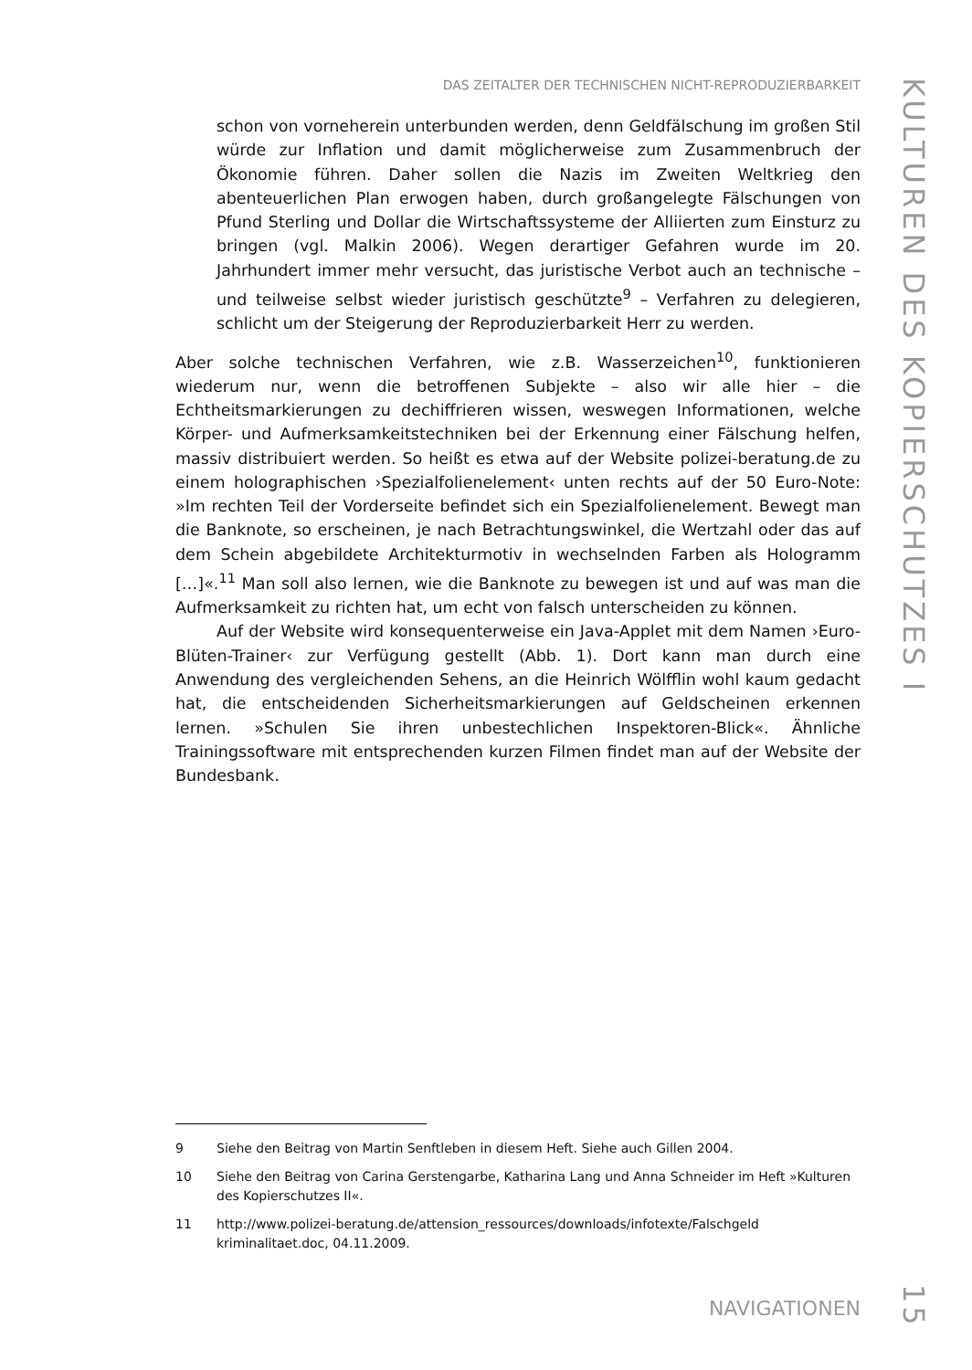DAS ZEITALTER DER TECHNISCHEN NICHT-REPRODUZIERBARKEIT
schon von vorneherein unterbunden werden, denn Geldfälschung im großen Stil würde zur Inflation und damit möglicherweise zum Zusammenbruch der Ökonomie führen. Daher sollen die Nazis im Zweiten Weltkrieg den abenteuerlichen Plan erwogen haben, durch großangelegte Fälschungen von Pfund Sterling und Dollar die Wirtschaftssysteme der Alliierten zum Einsturz zu bringen (vgl. Malkin 2006). Wegen derartiger Gefahren wurde im 20. Jahrhundert immer mehr versucht, das juristische Verbot auch an technische – und teilweise selbst wieder juristisch geschützte<sup>9</sup> – Verfahren zu delegieren, schlicht um der Steigerung der Reproduzierbarkeit Herr zu werden.
Aber solche technischen Verfahren, wie z.B. Wasserzeichen<sup>10</sup>, funktionieren wiederum nur, wenn die betroffenen Subjekte – also wir alle hier – die Echtheitsmarkierungen zu dechiffrieren wissen, weswegen Informationen, welche Körper- und Aufmerksamkeitstechniken bei der Erkennung einer Fälschung helfen, massiv distribuiert werden. So heißt es etwa auf der Website polizei-beratung.de zu einem holographischen ›Spezialfolienelement‹ unten rechts auf der 50 Euro-Note: »Im rechten Teil der Vorderseite befindet sich ein Spezialfolienelement. Bewegt man die Banknote, so erscheinen, je nach Betrachtungswinkel, die Wertzahl oder das auf dem Schein abgebildete Architekturmotiv in wechselnden Farben als Hologramm […]«.<sup>11</sup> Man soll also lernen, wie die Banknote zu bewegen ist und auf was man die Aufmerksamkeit zu richten hat, um echt von falsch unterscheiden zu können.
Auf der Website wird konsequenterweise ein Java-Applet mit dem Namen ›Euro-Blüten-Trainer‹ zur Verfügung gestellt (Abb. 1). Dort kann man durch eine Anwendung des vergleichenden Sehens, an die Heinrich Wölfflin wohl kaum gedacht hat, die entscheidenden Sicherheitsmarkierungen auf Geldscheinen erkennen lernen. »Schulen Sie ihren unbestechlichen Inspektoren-Blick«. Ähnliche Trainingssoftware mit entsprechenden kurzen Filmen findet man auf der Website der Bundesbank.
9 Siehe den Beitrag von Martin Senftleben in diesem Heft. Siehe auch Gillen 2004.
10 Siehe den Beitrag von Carina Gerstengarbe, Katharina Lang und Anna Schneider im Heft »Kulturen des Kopierschutzes II«.
11 http://www.polizei-beratung.de/attension_ressources/downloads/infotexte/Falschgeld kriminalitaet.doc, 04.11.2009.
NAVIGATIONEN
KULTUREN DES KOPIERSCHUTZES I
15